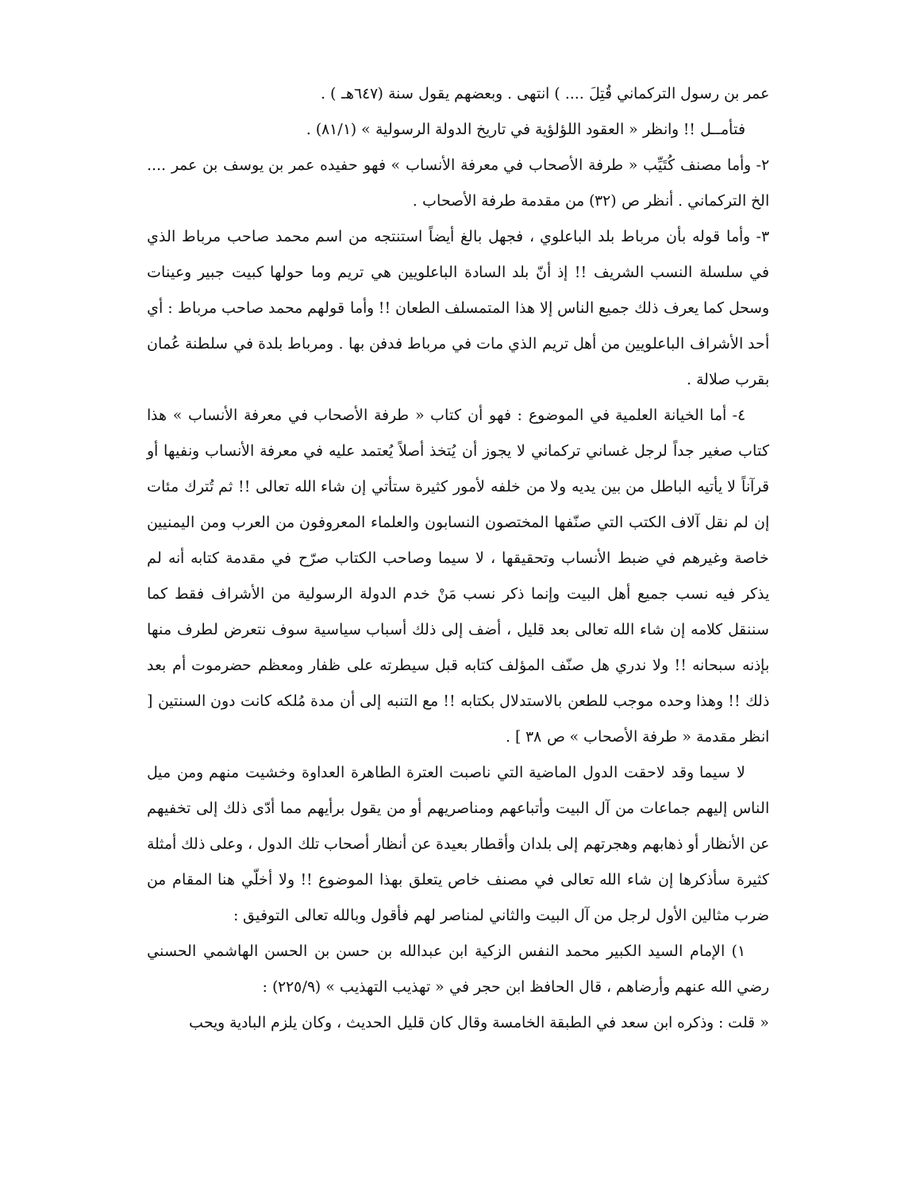عمر بن رسول التركماني قُتِلَ .... ) انتهى . وبعضهم يقول سنة (٦٤٧هـ ) .
فتأمــل !! وانظر « العقود اللؤلؤية في تاريخ الدولة الرسولية » (٨١/١) .
٢- وأما مصنف كُتَيِّب « طرفة الأصحاب في معرفة الأنساب » فهو حفيده عمر بن يوسف بن عمر .... الخ التركماني . أنظر ص (٣٢) من مقدمة طرفة الأصحاب .
٣- وأما قوله بأن مرباط بلد الباعلوي ، فجهل بالغ أيضاً استنتجه من اسم محمد صاحب مرباط الذي في سلسلة النسب الشريف !! إذ أنّ بلد السادة الباعلويين هي تريم وما حولها كبيت جبير وعينات وسحل كما يعرف ذلك جميع الناس إلا هذا المتمسلف الطعان !! وأما قولهم محمد صاحب مرباط : أي أحد الأشراف الباعلويين من أهل تريم الذي مات في مرباط فدفن بها . ومرباط بلدة في سلطنة عُمان بقرب صلالة .
٤- أما الخيانة العلمية في الموضوع : فهو أن كتاب « طرفة الأصحاب في معرفة الأنساب » هذا كتاب صغير جداً لرجل غساني تركماني لا يجوز أن يُتخذ أصلاً يُعتمد عليه في معرفة الأنساب ونفيها أو قرآناً لا يأتيه الباطل من بين يديه ولا من خلفه لأمور كثيرة ستأتي إن شاء الله تعالى !! ثم تُترك مئات إن لم نقل آلاف الكتب التي صنّفها المختصون النسابون والعلماء المعروفون من العرب ومن اليمنيين خاصة وغيرهم في ضبط الأنساب وتحقيقها ، لا سيما وصاحب الكتاب صرّح في مقدمة كتابه أنه لم يذكر فيه نسب جميع أهل البيت وإنما ذكر نسب مَنْ خدم الدولة الرسولية من الأشراف فقط كما سننقل كلامه إن شاء الله تعالى بعد قليل ، أضف إلى ذلك أسباب سياسية سوف نتعرض لطرف منها بإذنه سبحانه !! ولا ندري هل صنّف المؤلف كتابه قبل سيطرته على ظفار ومعظم حضرموت أم بعد ذلك !! وهذا وحده موجب للطعن بالاستدلال بكتابه !! مع التنبه إلى أن مدة مُلكه كانت دون السنتين [ انظر مقدمة « طرفة الأصحاب » ص ٣٨ ] .
لا سيما وقد لاحقت الدول الماضية التي ناصبت العترة الطاهرة العداوة وخشيت منهم ومن ميل الناس إليهم جماعات من آل البيت وأتباعهم ومناصريهم أو من يقول برأيهم مما أدّى ذلك إلى تخفيهم عن الأنظار أو ذهابهم وهجرتهم إلى بلدان وأقطار بعيدة عن أنظار أصحاب تلك الدول ، وعلى ذلك أمثلة كثيرة سأذكرها إن شاء الله تعالى في مصنف خاص يتعلق بهذا الموضوع !! ولا أخلّي هنا المقام من ضرب مثالين الأول لرجل من آل البيت والثاني لمناصر لهم فأقول وبالله تعالى التوفيق :
١) الإمام السيد الكبير محمد النفس الزكية ابن عبدالله بن حسن بن الحسن الهاشمي الحسني رضي الله عنهم وأرضاهم ، قال الحافظ ابن حجر في « تهذيب التهذيب » (٢٢٥/٩) :
« قلت : وذكره ابن سعد في الطبقة الخامسة وقال كان قليل الحديث ، وكان يلزم البادية ويحب